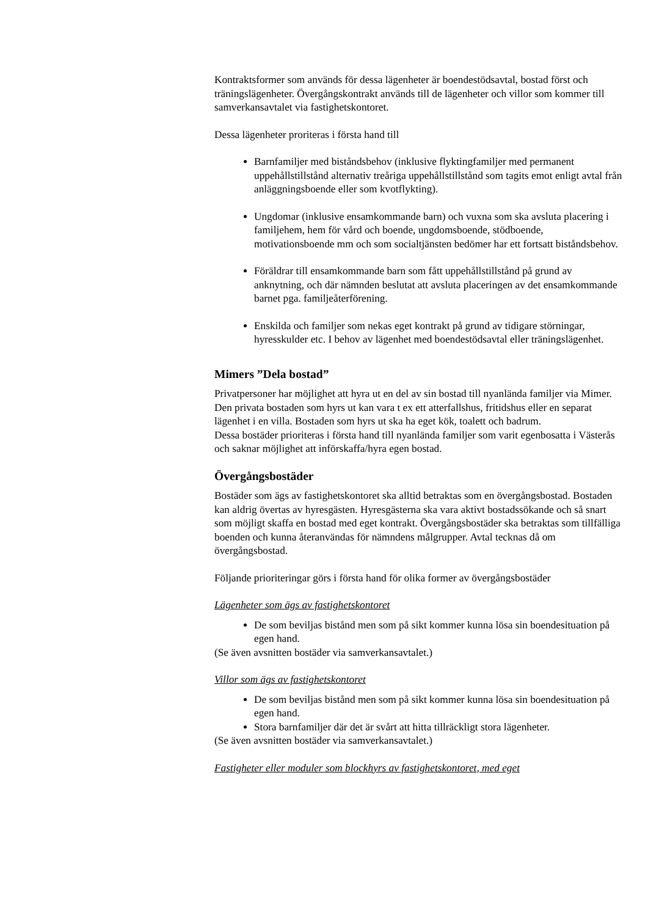Kontraktsformer som används för dessa lägenheter är boendestödsavtal, bostad först och träningslägenheter. Övergångskontrakt används till de lägenheter och villor som kommer till samverkansavtalet via fastighetskontoret.
Dessa lägenheter proriteras i första hand till
Barnfamiljer med biståndsbehov (inklusive flyktingfamiljer med permanent uppehållstillstånd alternativ treåriga uppehållstillstånd som tagits emot enligt avtal från anläggningsboende eller som kvotflykting).
Ungdomar (inklusive ensamkommande barn) och vuxna som ska avsluta placering i familjehem, hem för vård och boende, ungdomsboende, stödboende, motivationsboende mm och som socialtjänsten bedömer har ett fortsatt biståndsbehov.
Föräldrar till ensamkommande barn som fått uppehållstillstånd på grund av anknytning, och där nämnden beslutat att avsluta placeringen av det ensamkommande barnet pga. familjeåterförening.
Enskilda och familjer som nekas eget kontrakt på grund av tidigare störningar, hyresskulder etc. I behov av lägenhet med boendestödsavtal eller träningslägenhet.
Mimers ”Dela bostad”
Privatpersoner har möjlighet att hyra ut en del av sin bostad till nyanlända familjer via Mimer. Den privata bostaden som hyrs ut kan vara t ex ett atterfallshus, fritidshus eller en separat lägenhet i en villa. Bostaden som hyrs ut ska ha eget kök, toalett och badrum.
Dessa bostäder prioriteras i första hand till nyanlända familjer som varit egenbosatta i Västerås och saknar möjlighet att införskaffa/hyra egen bostad.
Övergångsbostäder
Bostäder som ägs av fastighetskontoret ska alltid betraktas som en övergångsbostad. Bostaden kan aldrig övertas av hyresgästen. Hyresgästerna ska vara aktivt bostadssökande och så snart som möjligt skaffa en bostad med eget kontrakt. Övergångsbostäder ska betraktas som tillfälliga boenden och kunna återanvändas för nämndens målgrupper. Avtal tecknas då om övergångsbostad.
Följande prioriteringar görs i första hand för olika former av övergångsbostäder
Lägenheter som ägs av fastighetskontoret
De som beviljas bistånd men som på sikt kommer kunna lösa sin boendesituation på egen hand.
(Se även avsnitten bostäder via samverkansavtalet.)
Villor som ägs av fastighetskontoret
De som beviljas bistånd men som på sikt kommer kunna lösa sin boendesituation på egen hand.
Stora barnfamiljer där det är svårt att hitta tillräckligt stora lägenheter.
(Se även avsnitten bostäder via samverkansavtalet.)
Fastigheter eller moduler som blockhyrs av fastighetskontoret, med eget